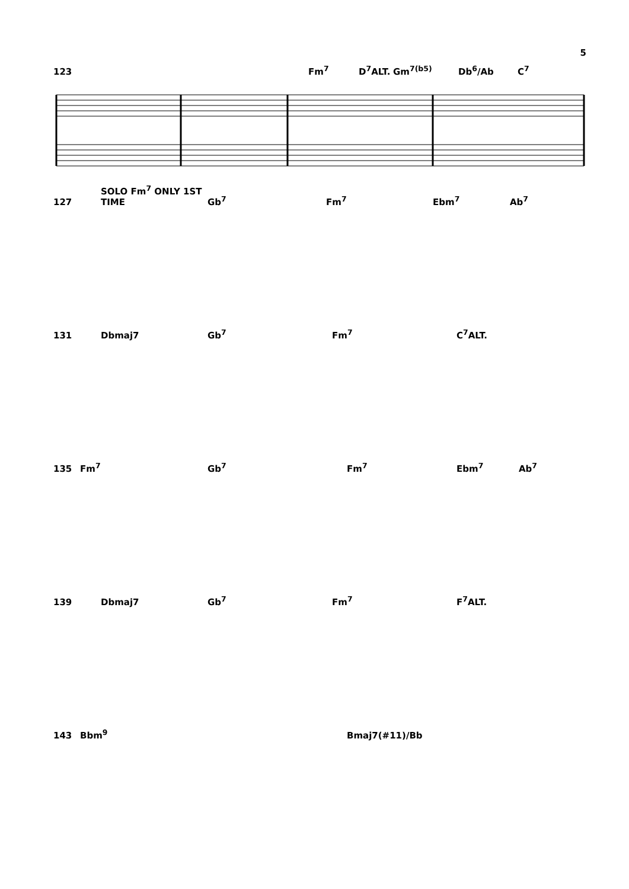5
123 Fm<sup>7</sup> D<sup>7</sup>ALT. Gm<sup>7(b5)</sup> Db<sup>6</sup>/Ab C<sup>7</sup>
127 SOLO Fm<sup>7</sup> ONLY 1ST TIME Gb<sup>7</sup> Fm<sup>7</sup> Ebm<sup>7</sup> Ab<sup>7</sup>
131 Dbmaj7 Gb<sup>7</sup> Fm<sup>7</sup> C<sup>7</sup>ALT.
135 Fm<sup>7</sup> Gb<sup>7</sup> Fm<sup>7</sup> Ebm<sup>7</sup> Ab<sup>7</sup>
139 Dbmaj7 Gb<sup>7</sup> Fm<sup>7</sup> F<sup>7</sup>ALT.
143 Bbm<sup>9</sup> Bmaj7(#11)/Bb